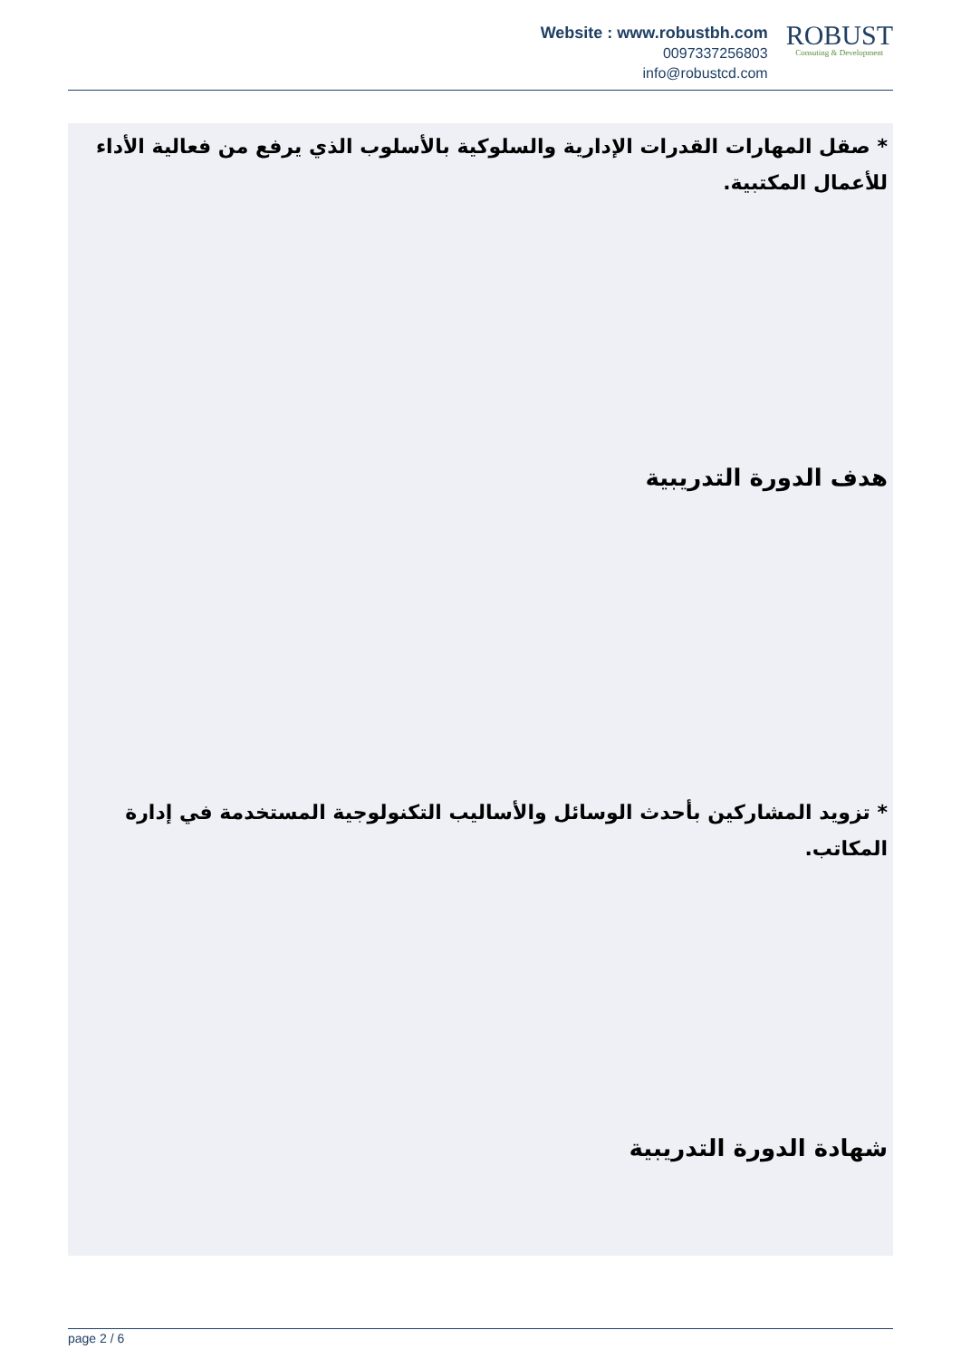Website : www.robustbh.com
0097337256803
info@robustcd.com
ROBUST
Consuting & Development
* صقل المهارات القدرات الإدارية والسلوكية بالأسلوب الذي يرفع من فعالية الأداء للأعمال المكتبية.
هدف الدورة التدريبية
* تزويد المشاركين بأحدث الوسائل والأساليب التكنولوجية المستخدمة في إدارة المكاتب.
شهادة الدورة التدريبية
page 2 / 6